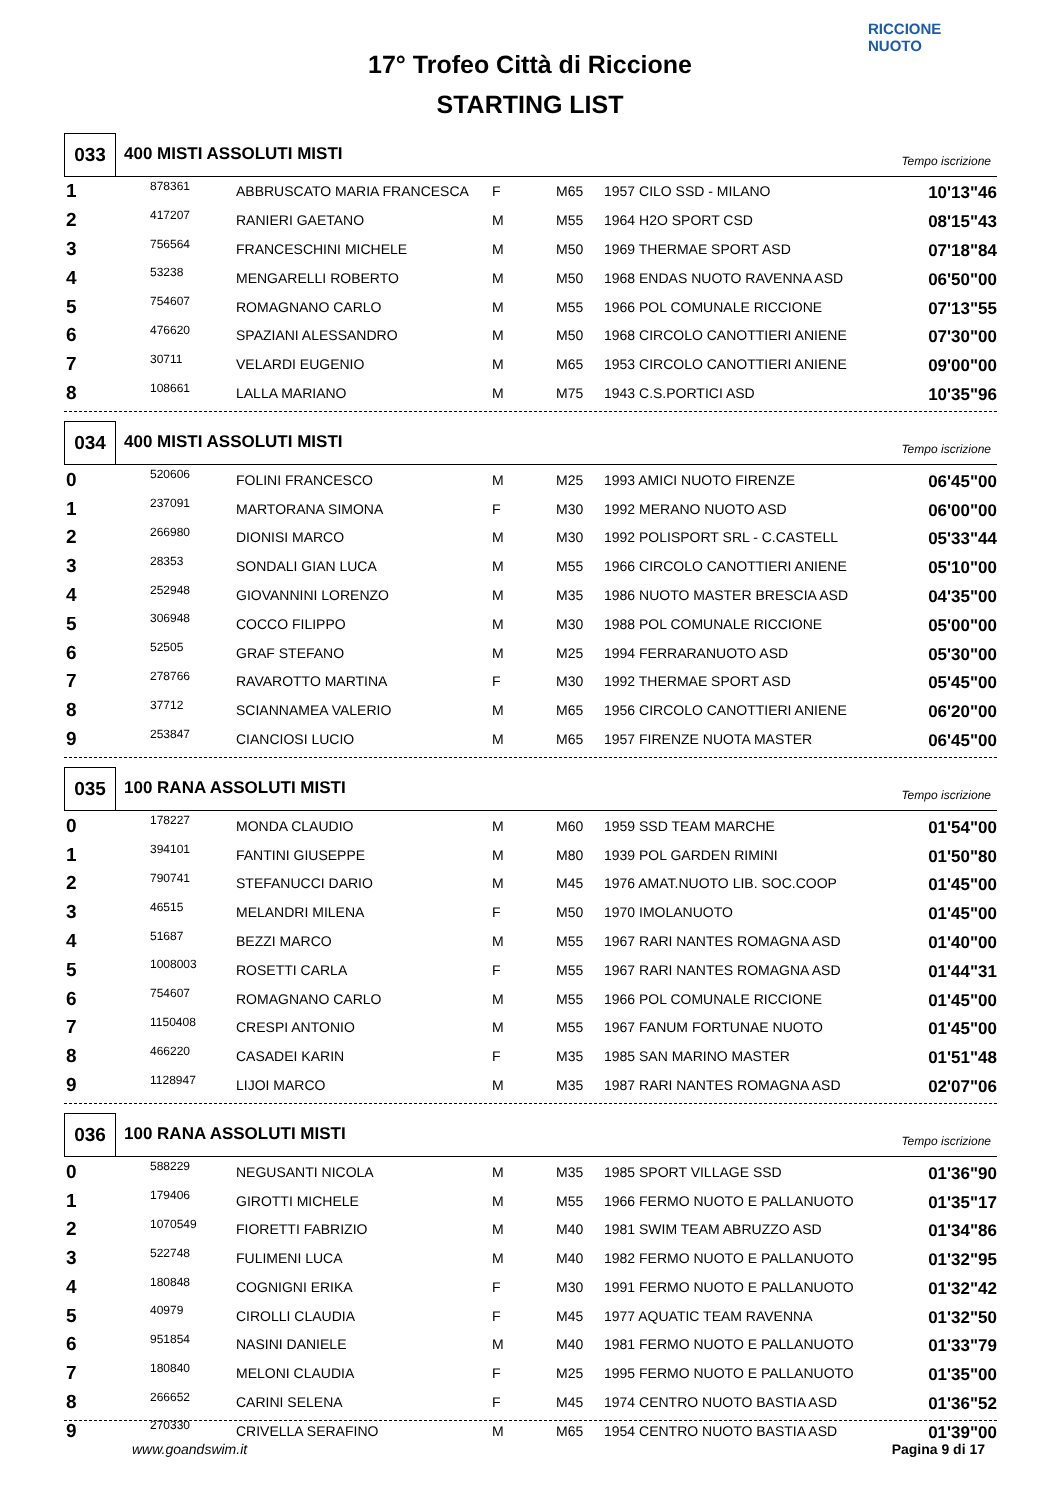RICCIONE NUOTO
17° Trofeo Città di Riccione
STARTING LIST
033
400 MISTI ASSOLUTI MISTI
Tempo iscrizione
| 1 | 878361 | ABBRUSCATO MARIA FRANCESCA | F | M65 | 1957 CILO SSD - MILANO | 10'13"46 |
| 2 | 417207 | RANIERI GAETANO | M | M55 | 1964 H2O SPORT CSD | 08'15"43 |
| 3 | 756564 | FRANCESCHINI MICHELE | M | M50 | 1969 THERMAE SPORT ASD | 07'18"84 |
| 4 | 53238 | MENGARELLI ROBERTO | M | M50 | 1968 ENDAS NUOTO RAVENNA ASD | 06'50"00 |
| 5 | 754607 | ROMAGNANO CARLO | M | M55 | 1966 POL COMUNALE RICCIONE | 07'13"55 |
| 6 | 476620 | SPAZIANI ALESSANDRO | M | M50 | 1968 CIRCOLO CANOTTIERI ANIENE | 07'30"00 |
| 7 | 30711 | VELARDI EUGENIO | M | M65 | 1953 CIRCOLO CANOTTIERI ANIENE | 09'00"00 |
| 8 | 108661 | LALLA MARIANO | M | M75 | 1943 C.S.PORTICI ASD | 10'35"96 |
034
400 MISTI ASSOLUTI MISTI
Tempo iscrizione
| 0 | 520606 | FOLINI FRANCESCO | M | M25 | 1993 AMICI NUOTO FIRENZE | 06'45"00 |
| 1 | 237091 | MARTORANA SIMONA | F | M30 | 1992 MERANO NUOTO ASD | 06'00"00 |
| 2 | 266980 | DIONISI MARCO | M | M30 | 1992 POLISPORT SRL - C.CASTELL | 05'33"44 |
| 3 | 28353 | SONDALI GIAN LUCA | M | M55 | 1966 CIRCOLO CANOTTIERI ANIENE | 05'10"00 |
| 4 | 252948 | GIOVANNINI LORENZO | M | M35 | 1986 NUOTO MASTER BRESCIA ASD | 04'35"00 |
| 5 | 306948 | COCCO FILIPPO | M | M30 | 1988 POL COMUNALE RICCIONE | 05'00"00 |
| 6 | 52505 | GRAF STEFANO | M | M25 | 1994 FERRARANUOTO ASD | 05'30"00 |
| 7 | 278766 | RAVAROTTO MARTINA | F | M30 | 1992 THERMAE SPORT ASD | 05'45"00 |
| 8 | 37712 | SCIANNAMEA VALERIO | M | M65 | 1956 CIRCOLO CANOTTIERI ANIENE | 06'20"00 |
| 9 | 253847 | CIANCIOSI LUCIO | M | M65 | 1957 FIRENZE NUOTA MASTER | 06'45"00 |
035
100 RANA ASSOLUTI MISTI
Tempo iscrizione
| 0 | 178227 | MONDA CLAUDIO | M | M60 | 1959 SSD TEAM MARCHE | 01'54"00 |
| 1 | 394101 | FANTINI GIUSEPPE | M | M80 | 1939 POL GARDEN RIMINI | 01'50"80 |
| 2 | 790741 | STEFANUCCI DARIO | M | M45 | 1976 AMAT.NUOTO LIB. SOC.COOP | 01'45"00 |
| 3 | 46515 | MELANDRI MILENA | F | M50 | 1970 IMOLANUOTO | 01'45"00 |
| 4 | 51687 | BEZZI MARCO | M | M55 | 1967 RARI NANTES ROMAGNA ASD | 01'40"00 |
| 5 | 1008003 | ROSETTI CARLA | F | M55 | 1967 RARI NANTES ROMAGNA ASD | 01'44"31 |
| 6 | 754607 | ROMAGNANO CARLO | M | M55 | 1966 POL COMUNALE RICCIONE | 01'45"00 |
| 7 | 1150408 | CRESPI ANTONIO | M | M55 | 1967 FANUM FORTUNAE NUOTO | 01'45"00 |
| 8 | 466220 | CASADEI KARIN | F | M35 | 1985 SAN MARINO MASTER | 01'51"48 |
| 9 | 1128947 | LIJOI MARCO | M | M35 | 1987 RARI NANTES ROMAGNA ASD | 02'07"06 |
036
100 RANA ASSOLUTI MISTI
Tempo iscrizione
| 0 | 588229 | NEGUSANTI NICOLA | M | M35 | 1985 SPORT VILLAGE SSD | 01'36"90 |
| 1 | 179406 | GIROTTI MICHELE | M | M55 | 1966 FERMO NUOTO E PALLANUOTO | 01'35"17 |
| 2 | 1070549 | FIORETTI FABRIZIO | M | M40 | 1981 SWIM TEAM ABRUZZO ASD | 01'34"86 |
| 3 | 522748 | FULIMENI LUCA | M | M40 | 1982 FERMO NUOTO E PALLANUOTO | 01'32"95 |
| 4 | 180848 | COGNIGNI ERIKA | F | M30 | 1991 FERMO NUOTO E PALLANUOTO | 01'32"42 |
| 5 | 40979 | CIROLLI CLAUDIA | F | M45 | 1977 AQUATIC TEAM RAVENNA | 01'32"50 |
| 6 | 951854 | NASINI DANIELE | M | M40 | 1981 FERMO NUOTO E PALLANUOTO | 01'33"79 |
| 7 | 180840 | MELONI CLAUDIA | F | M25 | 1995 FERMO NUOTO E PALLANUOTO | 01'35"00 |
| 8 | 266652 | CARINI SELENA | F | M45 | 1974 CENTRO NUOTO BASTIA ASD | 01'36"52 |
| 9 | 270330 | CRIVELLA SERAFINO | M | M65 | 1954 CENTRO NUOTO BASTIA ASD | 01'39"00 |
www.goandswim.it Pagina 9 di 17